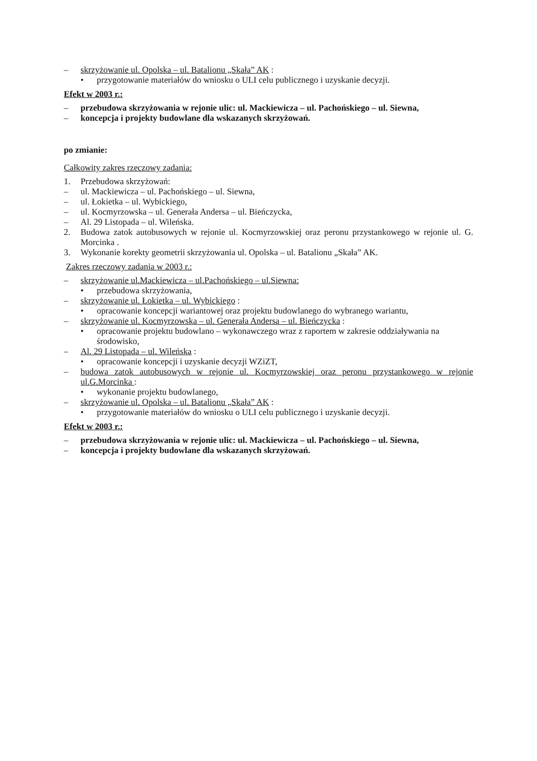– skrzyżowanie ul. Opolska – ul. Batalionu „Skała” AK :
• przygotowanie materiałów do wniosku o ULI celu publicznego i uzyskanie decyzji.
Efekt w 2003 r.:
– przebudowa skrzyżowania w rejonie ulic: ul. Mackiewicza – ul. Pachońskiego – ul. Siewna,
– koncepcja i projekty budowlane dla wskazanych skrzyżowań.
po zmianie:
Całkowity zakres rzeczowy zadania:
1. Przebudowa skrzyżowań:
– ul. Mackiewicza – ul. Pachońskiego – ul. Siewna,
– ul. Łokietka – ul. Wybickiego,
– ul. Kocmyrzowska – ul. Generała Andersa – ul. Bieńczycka,
– Al. 29 Listopada – ul. Wileńska.
2. Budowa zatok autobusowych w rejonie ul. Kocmyrzowskiej oraz peronu przystankowego w rejonie ul. G. Morcinka .
3. Wykonanie korekty geometrii skrzyżowania ul. Opolska – ul. Batalionu „Skała” AK.
Zakres rzeczowy zadania w 2003 r.:
– skrzyżowanie ul.Mackiewicza – ul.Pachońskiego – ul.Siewna:
• przebudowa skrzyżowania,
– skrzyżowanie ul. Łokietka – ul. Wybickiego :
• opracowanie koncepcji wariantowej oraz projektu budowlanego do wybranego wariantu,
– skrzyżowanie ul. Kocmyrzowska – ul. Generała Andersa – ul. Bieńczycka :
• opracowanie projektu budowlano – wykonawczego wraz z raportem w zakresie oddziaływania na środowisko,
– Al. 29 Listopada – ul. Wileńska :
• opracowanie koncepcji i uzyskanie decyzji WZiZT,
– budowa zatok autobusowych w rejonie ul. Kocmyrzowskiej oraz peronu przystankowego w rejonie ul.G.Morcinka :
• wykonanie projektu budowlanego,
– skrzyżowanie ul. Opolska – ul. Batalionu „Skała” AK :
• przygotowanie materiałów do wniosku o ULI celu publicznego i uzyskanie decyzji.
Efekt w 2003 r.:
– przebudowa skrzyżowania w rejonie ulic: ul. Mackiewicza – ul. Pachońskiego – ul. Siewna,
– koncepcja i projekty budowlane dla wskazanych skrzyżowań.